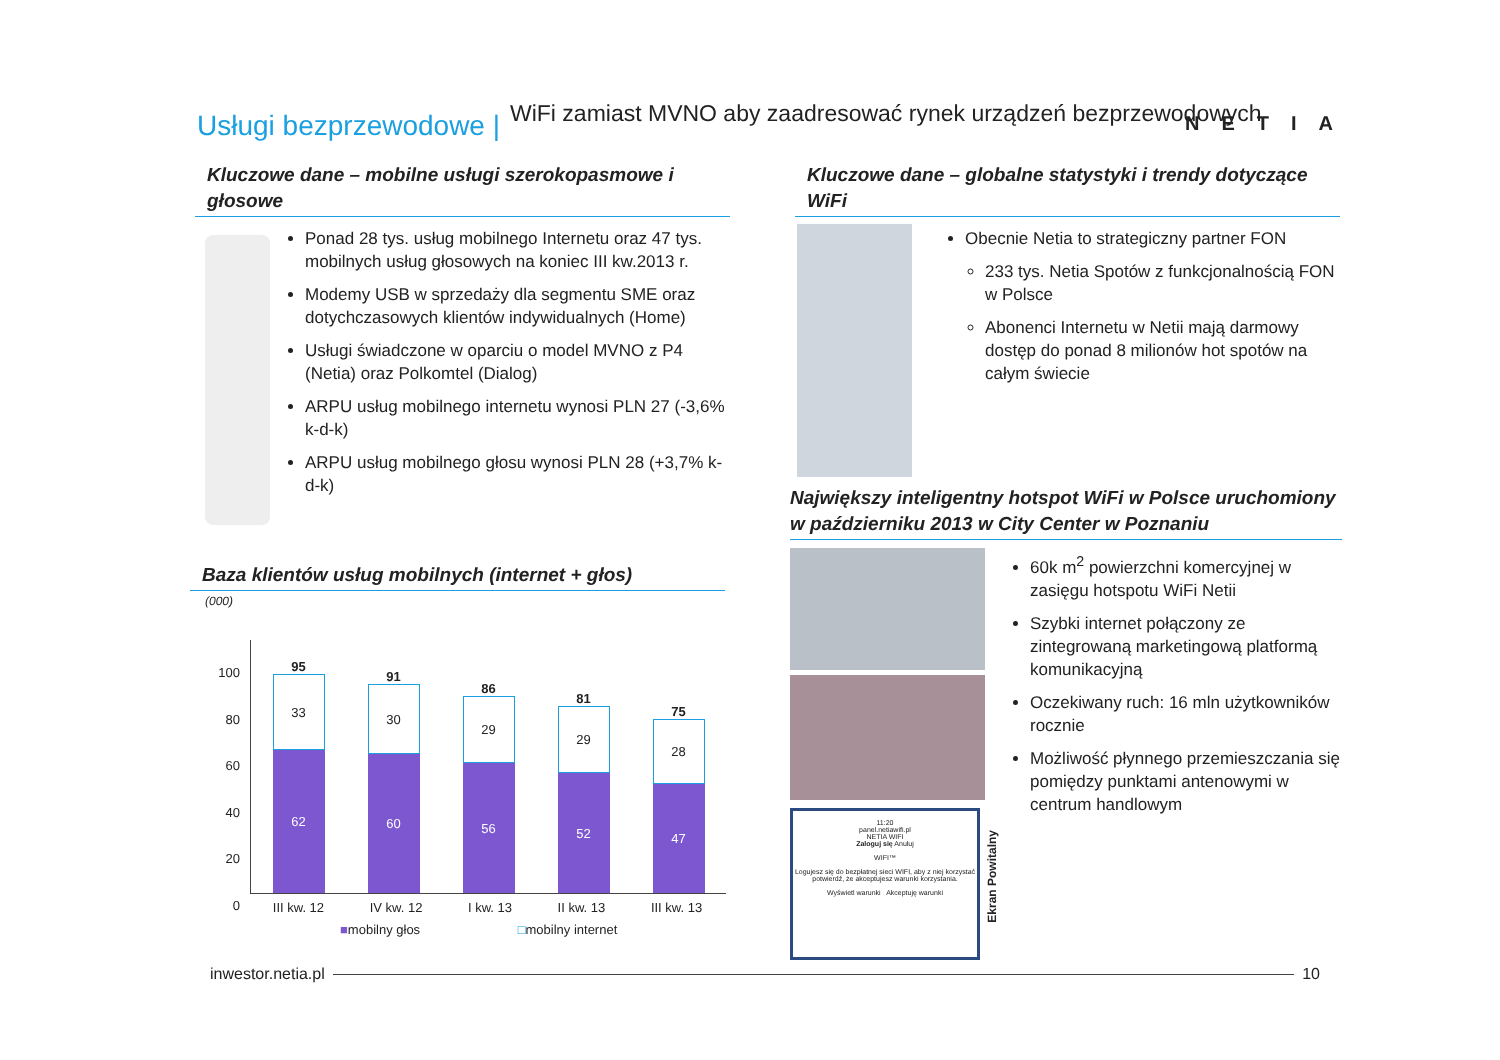Usługi bezprzewodowe |
WiFi zamiast MVNO aby zaadresować rynek urządzeń bezprzewodowych
NETIA
Kluczowe dane – mobilne usługi szerokopasmowe i głosowe
Ponad 28 tys. usług mobilnego Internetu oraz 47 tys. mobilnych usług głosowych na koniec III kw.2013 r.
Modemy USB w sprzedaży dla segmentu SME oraz dotychczasowych klientów indywidualnych (Home)
Usługi świadczone w oparciu o model MVNO z P4 (Netia) oraz Polkomtel (Dialog)
ARPU usług mobilnego internetu wynosi PLN 27 (-3,6% k-d-k)
ARPU usług mobilnego głosu wynosi PLN 28 (+3,7% k-d-k)
Baza klientów usług mobilnych (internet + głos)
(000)
100
80
60
40
20
0
95
33
62
91
30
60
86
29
56
81
29
52
75
28
47
III kw. 12 IV kw. 12 I kw. 13 II kw. 13 III kw. 13
■mobilny głos □mobilny internet
Kluczowe dane – globalne statystyki i trendy dotyczące WiFi
Obecnie Netia to strategiczny partner FON
233 tys. Netia Spotów z funkcjonalnością FON w Polsce
Abonenci Internetu w Netii mają darmowy dostęp do ponad 8 milionów hot spotów na całym świecie
Największy inteligentny hotspot WiFi w Polsce uruchomiony w październiku 2013 w City Center w Poznaniu
60k m<sup>2</sup> powierzchni komercyjnej w zasięgu hotspotu WiFi Netii
Szybki internet połączony ze zintegrowaną marketingową platformą komunikacyjną
Oczekiwany ruch: 16 mln użytkowników rocznie
Możliwość płynnego przemieszczania się pomiędzy punktami antenowymi w centrum handlowym
11:20
panel.netiawifi.pl
NETIA WIFI
Zaloguj się Anuluj
WIFI™
Logujesz się do bezpłatnej sieci WIFI, aby z niej korzystać potwierdź, że akceptujesz warunki korzystania.
Wyświetl warunki Akceptuję warunki
Ekran Powitalny
inwestor.netia.pl 10